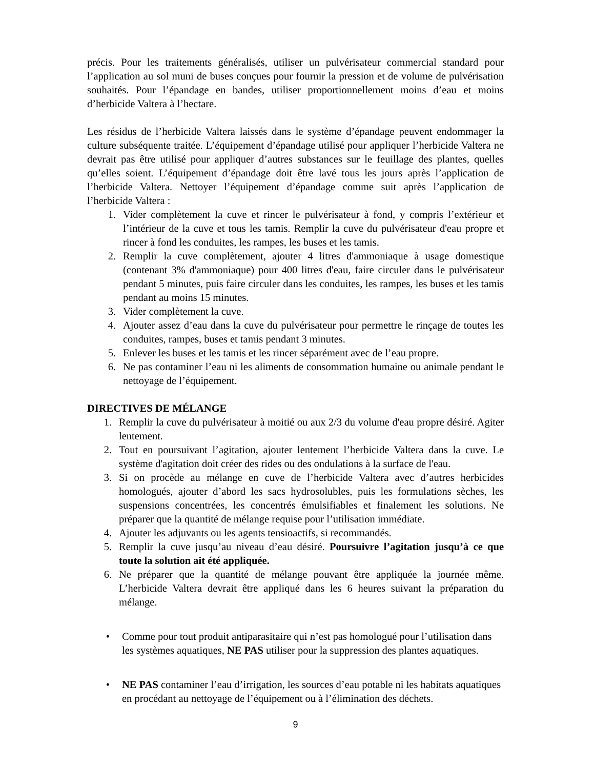précis. Pour les traitements généralisés, utiliser un pulvérisateur commercial standard pour l’application au sol muni de buses conçues pour fournir la pression et de volume de pulvérisation souhaités. Pour l’épandage en bandes, utiliser proportionnellement moins d’eau et moins d’herbicide Valtera à l’hectare.
Les résidus de l’herbicide Valtera laissés dans le système d’épandage peuvent endommager la culture subséquente traitée. L’équipement d’épandage utilisé pour appliquer l’herbicide Valtera ne devrait pas être utilisé pour appliquer d’autres substances sur le feuillage des plantes, quelles qu’elles soient. L’équipement d’épandage doit être lavé tous les jours après l’application de l’herbicide Valtera. Nettoyer l’équipement d’épandage comme suit après l’application de l’herbicide Valtera :
1. Vider complètement la cuve et rincer le pulvérisateur à fond, y compris l’extérieur et l’intérieur de la cuve et tous les tamis. Remplir la cuve du pulvérisateur d'eau propre et rincer à fond les conduites, les rampes, les buses et les tamis.
2. Remplir la cuve complètement, ajouter 4 litres d'ammoniaque à usage domestique (contenant 3% d'ammoniaque) pour 400 litres d'eau, faire circuler dans le pulvérisateur pendant 5 minutes, puis faire circuler dans les conduites, les rampes, les buses et les tamis pendant au moins 15 minutes.
3. Vider complètement la cuve.
4. Ajouter assez d’eau dans la cuve du pulvérisateur pour permettre le rinçage de toutes les conduites, rampes, buses et tamis pendant 3 minutes.
5. Enlever les buses et les tamis et les rincer séparément avec de l’eau propre.
6. Ne pas contaminer l’eau ni les aliments de consommation humaine ou animale pendant le nettoyage de l’équipement.
DIRECTIVES DE MÉLANGE
1. Remplir la cuve du pulvérisateur à moitié ou aux 2/3 du volume d'eau propre désiré. Agiter lentement.
2. Tout en poursuivant l’agitation, ajouter lentement l’herbicide Valtera dans la cuve. Le système d'agitation doit créer des rides ou des ondulations à la surface de l'eau.
3. Si on procède au mélange en cuve de l’herbicide Valtera avec d’autres herbicides homologués, ajouter d’abord les sacs hydrosolubles, puis les formulations sèches, les suspensions concentrées, les concentrés émulsifiables et finalement les solutions. Ne préparer que la quantité de mélange requise pour l’utilisation immédiate.
4. Ajouter les adjuvants ou les agents tensioactifs, si recommandés.
5. Remplir la cuve jusqu’au niveau d’eau désiré. Poursuivre l’agitation jusqu’à ce que toute la solution ait été appliquée.
6. Ne préparer que la quantité de mélange pouvant être appliquée la journée même. L’herbicide Valtera devrait être appliqué dans les 6 heures suivant la préparation du mélange.
• Comme pour tout produit antiparasitaire qui n’est pas homologué pour l’utilisation dans les systèmes aquatiques, NE PAS utiliser pour la suppression des plantes aquatiques.
• NE PAS contaminer l’eau d’irrigation, les sources d’eau potable ni les habitats aquatiques en procédant au nettoyage de l’équipement ou à l’élimination des déchets.
9